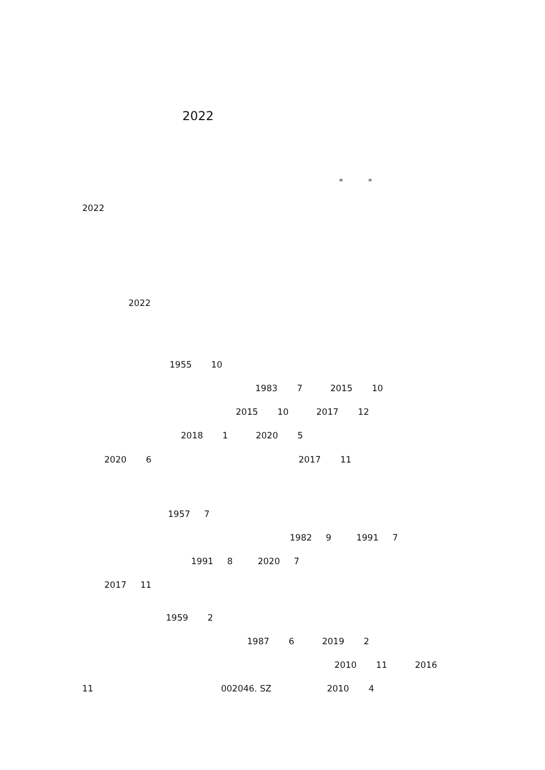2022
" "
2022
2022
1955 10
1983 7 2015 10
2015 10 2017 12
2018 1 2020 5
2020 6 2017 11
1957 7
1982 9 1991 7
1991 8 2020 7
2017 11
1959 2
1987 6 2019 2
2010 11 2016
11 002046. SZ 2010 4